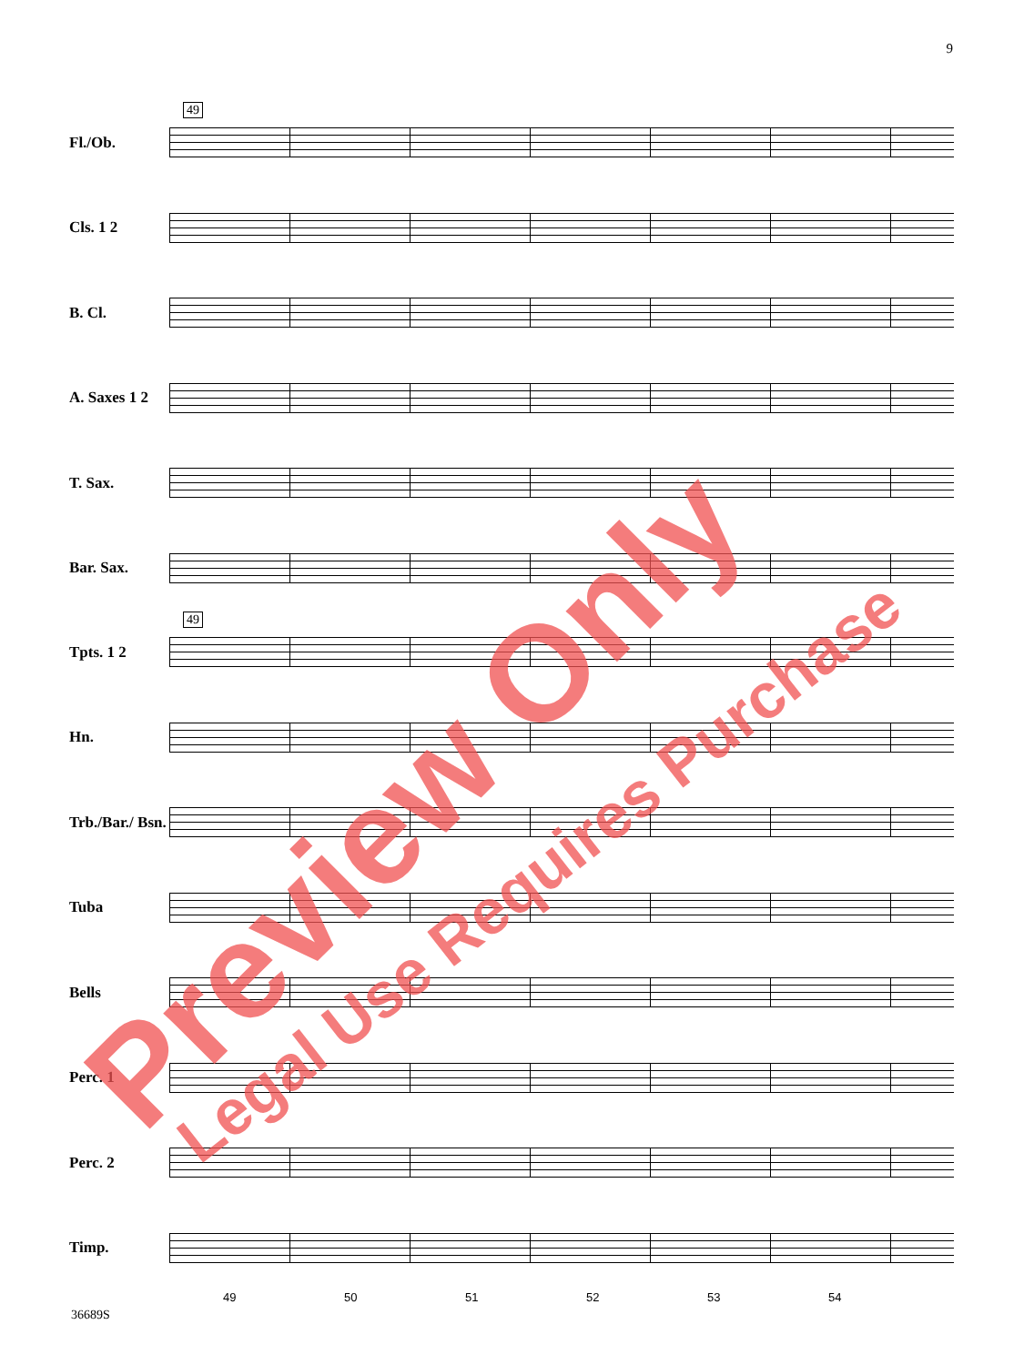9
49
Fl./Ob.
Cls. 1 2
B. Cl.
A. Saxes 1 2
T. Sax.
Bar. Sax.
49
Tpts. 1 2
Hn.
Trb./Bar./ Bsn.
Tuba
Bells
Perc. 1
Perc. 2
Timp.
49 50 51 52 53 54
36689S
Preview Only Legal Use Requires Purchase